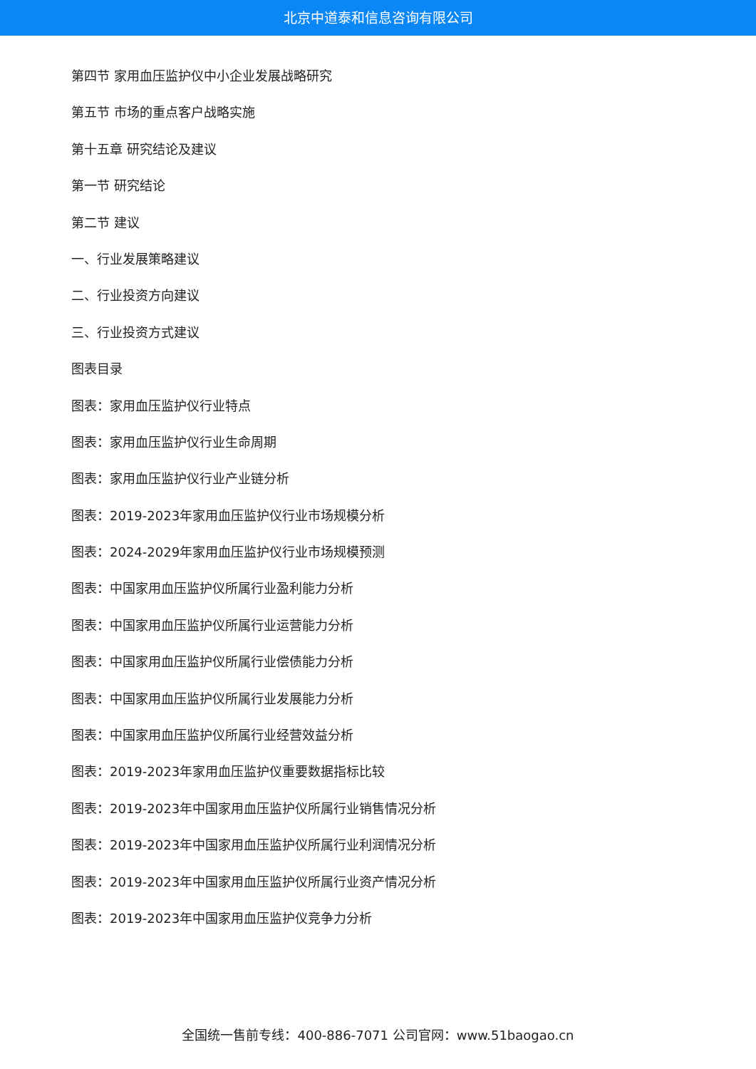北京中道泰和信息咨询有限公司
第四节 家用血压监护仪中小企业发展战略研究
第五节 市场的重点客户战略实施
第十五章 研究结论及建议
第一节 研究结论
第二节 建议
一、行业发展策略建议
二、行业投资方向建议
三、行业投资方式建议
图表目录
图表：家用血压监护仪行业特点
图表：家用血压监护仪行业生命周期
图表：家用血压监护仪行业产业链分析
图表：2019-2023年家用血压监护仪行业市场规模分析
图表：2024-2029年家用血压监护仪行业市场规模预测
图表：中国家用血压监护仪所属行业盈利能力分析
图表：中国家用血压监护仪所属行业运营能力分析
图表：中国家用血压监护仪所属行业偿债能力分析
图表：中国家用血压监护仪所属行业发展能力分析
图表：中国家用血压监护仪所属行业经营效益分析
图表：2019-2023年家用血压监护仪重要数据指标比较
图表：2019-2023年中国家用血压监护仪所属行业销售情况分析
图表：2019-2023年中国家用血压监护仪所属行业利润情况分析
图表：2019-2023年中国家用血压监护仪所属行业资产情况分析
图表：2019-2023年中国家用血压监护仪竞争力分析
全国统一售前专线：400-886-7071 公司官网：www.51baogao.cn